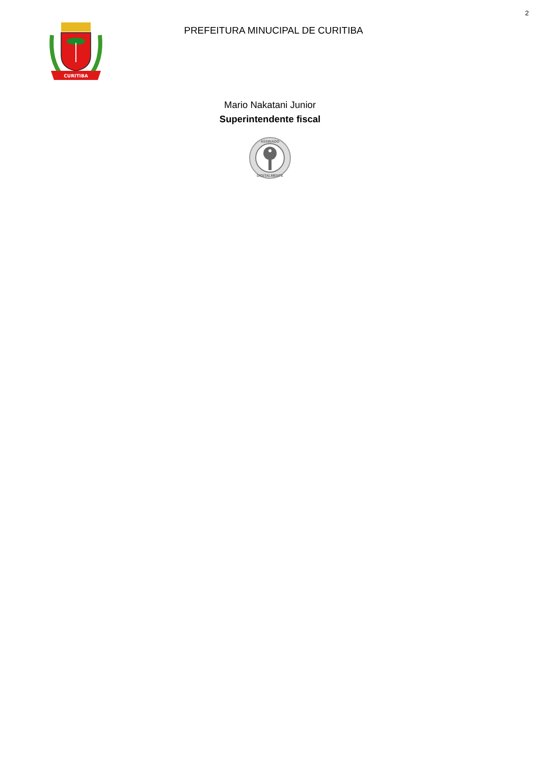2
CURITIBA
PREFEITURA MINUCIPAL DE CURITIBA
Mario Nakatani Junior
Superintendente fiscal
ASSINADO
DIGITALMENTE